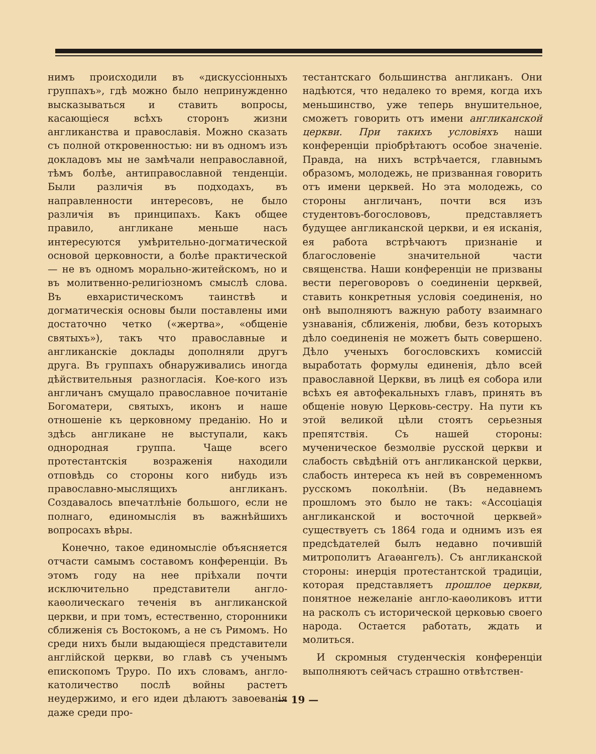нимъ происходили въ «дискуссіонныхъ группахъ», гдѣ можно было непринужденно высказываться и ставить вопросы, касающіеся всѣхъ сторонъ жизни англиканства и православія. Можно сказать съ полной откровенностью: ни въ одномъ изъ докладовъ мы не замѣчали неправославной, тѣмъ болѣе, антиправославной тенденціи. Были различія въ подходахъ, въ направленности интересовъ, не было различія въ принципахъ. Какъ общее правило, англикане меньше насъ интересуются умѣрительно-догматической основой церковности, а болѣе практической — не въ одномъ морально-житейскомъ, но и въ молитвенно-религіозномъ смыслѣ слова. Въ евхаристическомъ таинствѣ и догматическія основы были поставлены ими достаточно четко («жертва», «общеніе святыхъ»), такъ что православные и англиканскіе доклады дополняли другъ друга. Въ группахъ обнаруживались иногда дѣйствительныя разногласія. Кое-кого изъ англичанъ смущало православное почитаніе Богоматери, святыхъ, иконъ и наше отношеніе къ церковному преданію. Но и здѣсь англикане не выступали, какъ однородная группа. Чаще всего протестантскія возраженія находили отповѣдь со стороны кого нибудь изъ православно-мыслящихъ англиканъ. Создавалось впечатлѣніе большого, если не полнаго, единомыслія въ важнѣйшихъ вопросахъ вѣры.
Конечно, такое единомысліе объясняется отчасти самымъ составомъ конференціи. Въ этомъ году на нее пріѣхали почти исключительно представители англо-каѳолическаго теченія въ англиканской церкви, и при томъ, естественно, сторонники сближенія съ Востокомъ, а не съ Римомъ. Но среди нихъ были выдающіеся представители англійской церкви, во главѣ съ ученымъ епископомъ Труро. По ихъ словамъ, англо-католичество послѣ войны растетъ неудержимо, и его идеи дѣлаютъ завоеванія даже среди про-
тестантскаго большинства англиканъ. Они надѣются, что недалеко то время, когда ихъ меньшинство, уже теперь внушительное, сможетъ говорить отъ имени англиканской церкви. При такихъ условіяхъ наши конференціи пріобрѣтаютъ особое значеніе. Правда, на нихъ встрѣчается, главнымъ образомъ, молодежь, не призванная говорить отъ имени церквей. Но эта молодежь, со стороны англичанъ, почти вся изъ студентовъ-богослововъ, представляетъ будущее англиканской церкви, и ея исканія, ея работа встрѣчаютъ признаніе и благословеніе значительной части священства. Наши конференціи не призваны вести переговоровъ о соединеніи церквей, ставить конкретныя условія соединенія, но онѣ выполняютъ важную работу взаимнаго узнаванія, сближенія, любви, безъ которыхъ дѣло соединенія не можетъ быть совершено. Дѣло ученыхъ богословскихъ комиссій выработать формулы единенія, дѣло всей православной Церкви, въ лицѣ ея собора или всѣхъ ея автофекальныхъ главъ, принять въ общеніе новую Церковь-сестру. На пути къ этой великой цѣли стоятъ серьезныя препятствія. Съ нашей стороны: мученическое безмолвіе русской церкви и слабость свѣдѣній отъ англиканской церкви, слабость интереса къ ней въ современномъ русскомъ поколѣніи. (Въ недавнемъ прошломъ это было не такъ: «Ассоціація англиканской и восточной церквей» существуетъ съ 1864 года и однимъ изъ ея предсѣдателей былъ недавно почившій митрополитъ Агаѳангелъ). Съ англиканской стороны: инерція протестантской традиціи, которая представляетъ прошлое церкви, понятное нежеланіе англо-каѳоликовъ итти на расколъ съ исторической церковью своего народа. Остается работать, ждать и молиться.
И скромныя студенческія конференціи выполняютъ сейчасъ страшно отвѣтствен-
— 19 —